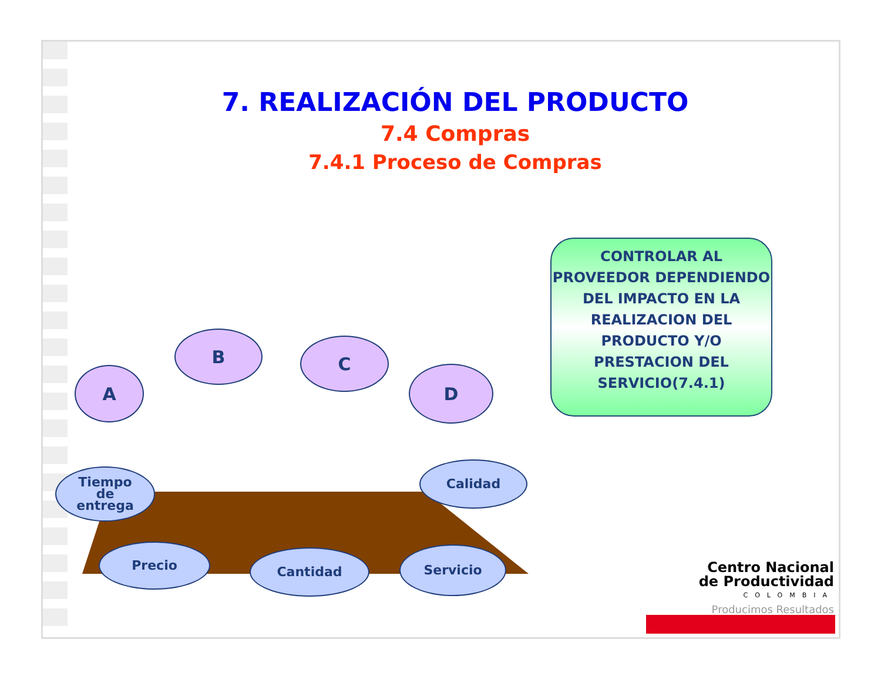7. REALIZACIÓN DEL PRODUCTO
7.4 Compras
7.4.1 Proceso de Compras
CONTROLAR AL PROVEEDOR DEPENDIENDO DEL IMPACTO EN LA REALIZACION DEL PRODUCTO Y/O PRESTACION DEL SERVICIO(7.4.1)
A
B C
D
Tiempo
de
entrega
Calidad
Precio Cantidad Servicio
Centro Nacional de Productividad
COLOMBIA
Producimos Resultados